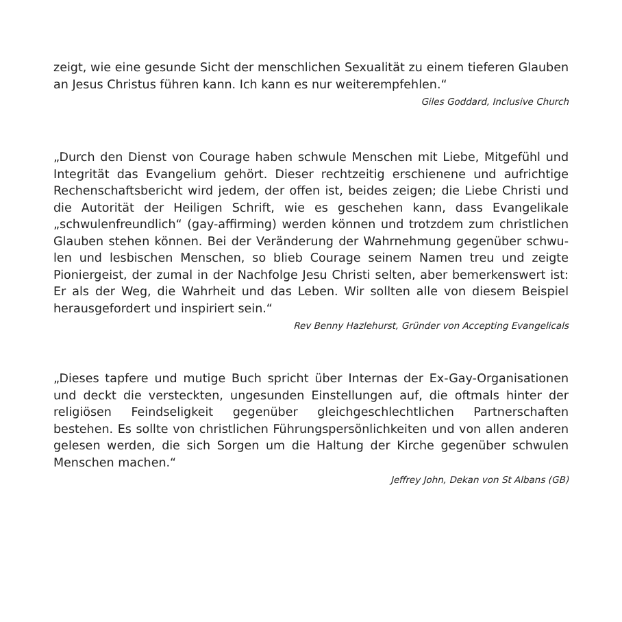zeigt, wie eine gesunde Sicht der menschlichen Sexualität zu einem tie­feren Glauben an Jesus Christus führen kann. Ich kann es nur weiter­empfehlen.“
Giles Goddard, Inclusive Church
„Durch den Dienst von Courage haben schwule Menschen mit Liebe, Mitgefühl und Integrität das Evangelium gehört. Dieser rechtzeitig er­schienene und aufrichtige Rechenschaftsbericht wird jedem, der offen ist, beides zeigen; die Liebe Christi und die Autorität der Heiligen Schrift, wie es geschehen kann, dass Evangelikale „schwulenfreundlich“ (gay-affirming) werden können und trotzdem zum christlichen Glauben ste­hen können. Bei der Veränderung der Wahrnehmung gegenüber schwu­len und lesbischen Menschen, so blieb Courage seinem Namen treu und zeigte Pioniergeist, der zumal in der Nachfolge Jesu Christi selten, aber bemerkenswert ist: Er als der Weg, die Wahrheit und das Leben. Wir soll­ten alle von diesem Beispiel herausgefordert und inspiriert sein.“
Rev Benny Hazlehurst, Gründer von Accepting Evangelicals
„Dieses tapfere und mutige Buch spricht über Internas der Ex-Gay-Orga­nisationen und deckt die versteckten, ungesunden Einstellungen auf, die oftmals hinter der religiösen Feindseligkeit gegenüber gleichgeschlecht­lichen Partnerschaften bestehen. Es sollte von christlichen Führungsper­sönlichkeiten und von allen anderen gelesen werden, die sich Sorgen um die Haltung der Kirche gegenüber schwulen Menschen machen.“
Jeffrey John, Dekan von St Albans (GB)